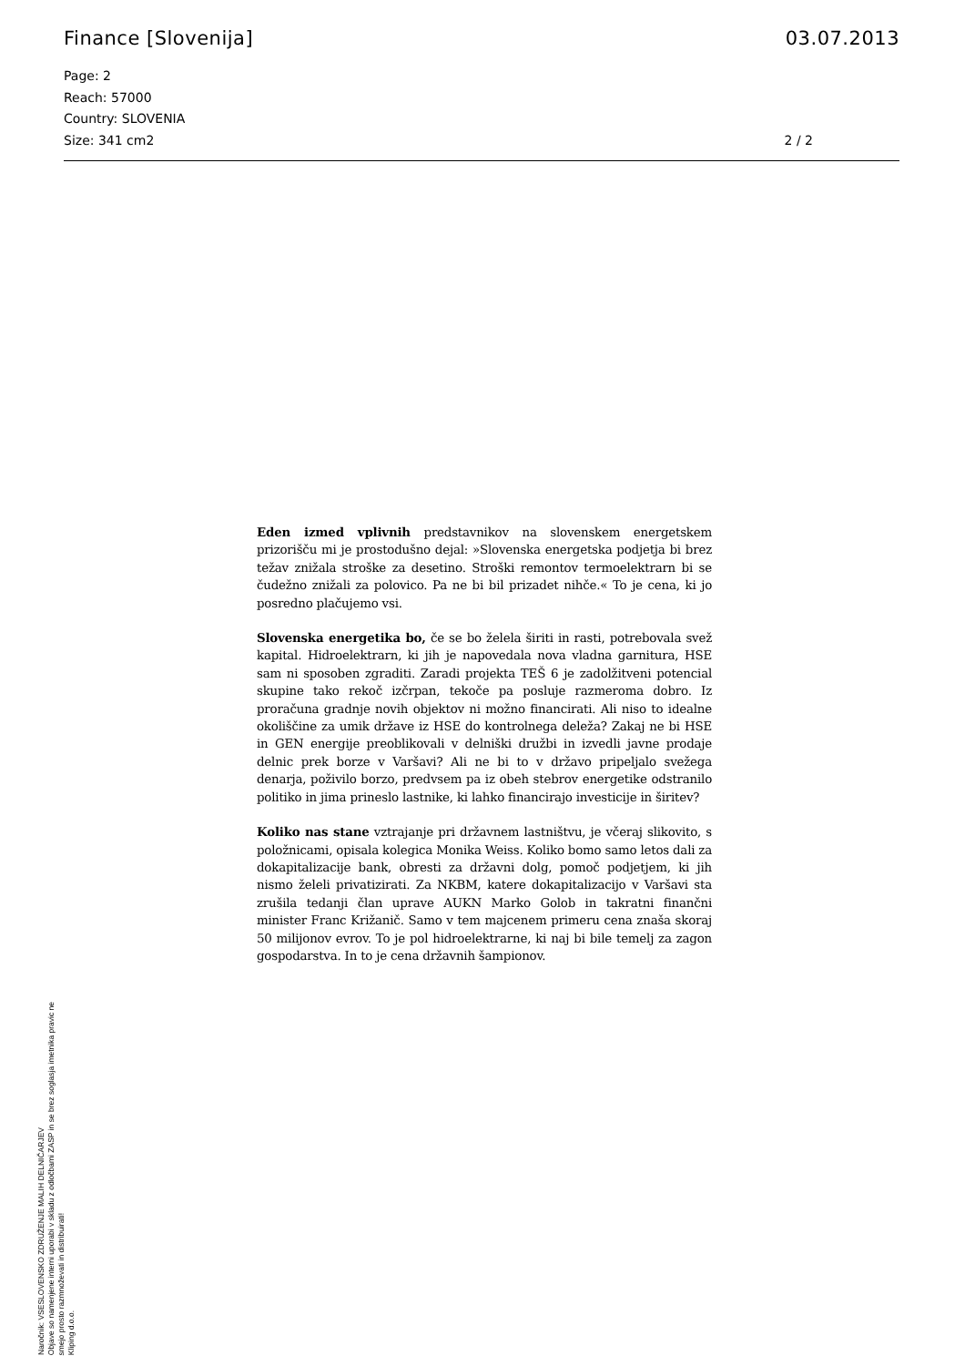Finance [Slovenija] 03.07.2013
Page: 2
Reach: 57000
Country: SLOVENIA
Size: 341 cm2
2 / 2
Eden izmed vplivnih predstavnikov na slovenskem energetskem prizorišču mi je prostodušno dejal: »Slovenska energetska podjetja bi brez težav znižala stroške za desetino. Stroški remontov termoelektrarn bi se čudežno znižali za polovico. Pa ne bi bil prizadet nihče.« To je cena, ki jo posredno plačujemo vsi.
Slovenska energetika bo, če se bo želela širiti in rasti, potrebovala svež kapital. Hidroelektrarn, ki jih je napovedala nova vladna garnitura, HSE sam ni sposoben zgraditi. Zaradi projekta TEŠ 6 je zadolžitveni potencial skupine tako rekoč izčrpan, tekoče pa posluje razmeroma dobro. Iz proračuna gradnje novih objektov ni možno financirati. Ali niso to idealne okoliščine za umik države iz HSE do kontrolnega deleža? Zakaj ne bi HSE in GEN energije preoblikovali v delniški družbi in izvedli javne prodaje delnic prek borze v Varšavi? Ali ne bi to v državo pripeljalo svežega denarja, poživilo borzo, predvsem pa iz obeh stebrov energetike odstranilo politiko in jima prineslo lastnike, ki lahko financirajo investicije in širitev?
Koliko nas stane vztrajanje pri državnem lastništvu, je včeraj slikovito, s položnicami, opisala kolegica Monika Weiss. Koliko bomo samo letos dali za dokapitalizacije bank, obresti za državni dolg, pomoč podjetjem, ki jih nismo želeli privatizirati. Za NKBM, katere dokapitalizacijo v Varšavi sta zrušila tedanji član uprave AUKN Marko Golob in takratni finančni minister Franc Križanič. Samo v tem majcenem primeru cena znaša skoraj 50 milijonov evrov. To je pol hidroelektrarne, ki naj bi bile temelj za zagon gospodarstva. In to je cena državnih šampionov.
Naročnik: VSESLOVENSKO ZDRUŽENJE MALIH DELNIČARJEV
Objave so namenjene interni uporabi v skladu z odločbami ZASP in se brez soglasja imetnika pravic ne smejo prosto razmnoževati in distribuirati!
Kliping d.o.o.